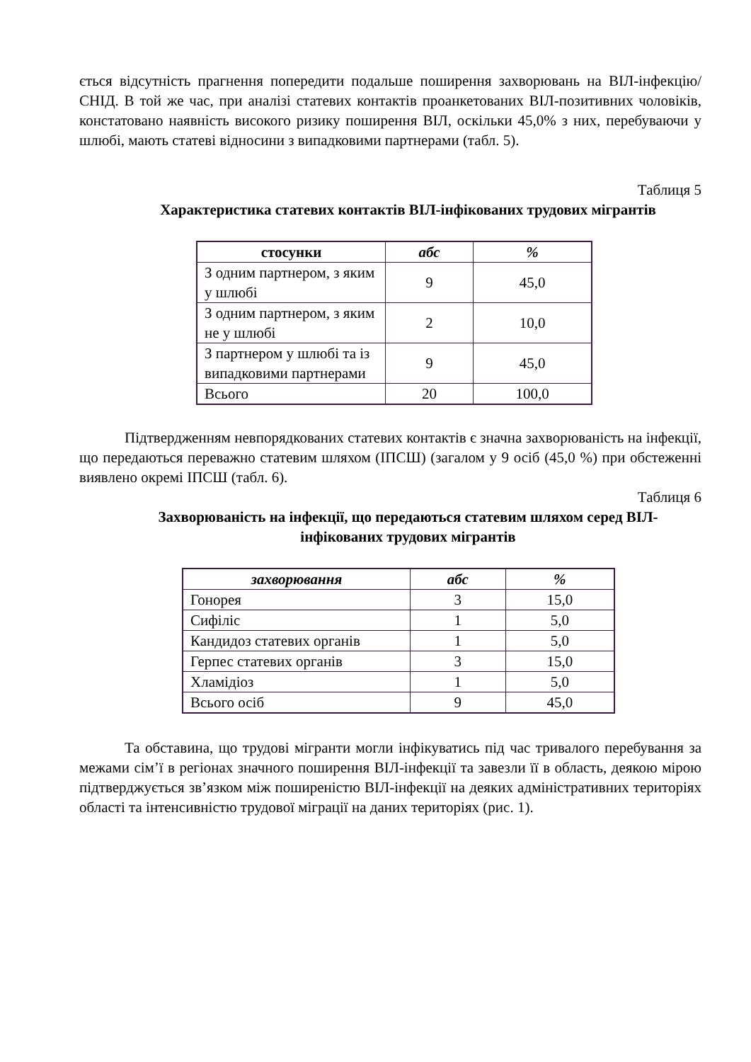ється відсутність прагнення попередити подальше поширення захворювань на ВІЛ-інфекцію/СНІД. В той же час, при аналізі статевих контактів проанкетованих ВІЛ-позитивних чоловіків, констатовано наявність високого ризику поширення ВІЛ, оскільки 45,0% з них, перебуваючи у шлюбі, мають статеві відносини з випадковими партнерами (табл. 5).
Таблиця 5
Характеристика статевих контактів ВІЛ-інфікованих трудових мігрантів
| стосунки | абс | % |
| --- | --- | --- |
| З одним партнером, з яким у шлюбі | 9 | 45,0 |
| З одним партнером, з яким не у шлюбі | 2 | 10,0 |
| З партнером у шлюбі та із випадковими партнерами | 9 | 45,0 |
| Всього | 20 | 100,0 |
Підтвердженням невпорядкованих статевих контактів є значна захворюваність на інфекції, що передаються переважно статевим шляхом (ІПСШ) (загалом у 9 осіб (45,0 %) при обстеженні виявлено окремі ІПСШ (табл. 6).
Таблиця 6
Захворюваність на інфекції, що передаються статевим шляхом серед ВІЛ-інфікованих трудових мігрантів
| захворювання | абс | % |
| --- | --- | --- |
| Гонорея | 3 | 15,0 |
| Сифіліс | 1 | 5,0 |
| Кандидоз статевих органів | 1 | 5,0 |
| Герпес статевих органів | 3 | 15,0 |
| Хламідіоз | 1 | 5,0 |
| Всього осіб | 9 | 45,0 |
Та обставина, що трудові мігранти могли інфікуватись під час тривалого перебування за межами сім’ї в регіонах значного поширення ВІЛ-інфекції та завезли її в область, деякою мірою підтверджується зв’язком між поширеністю ВІЛ-інфекції на деяких адміністративних територіях області та інтенсивністю трудової міграції на даних територіях (рис. 1).